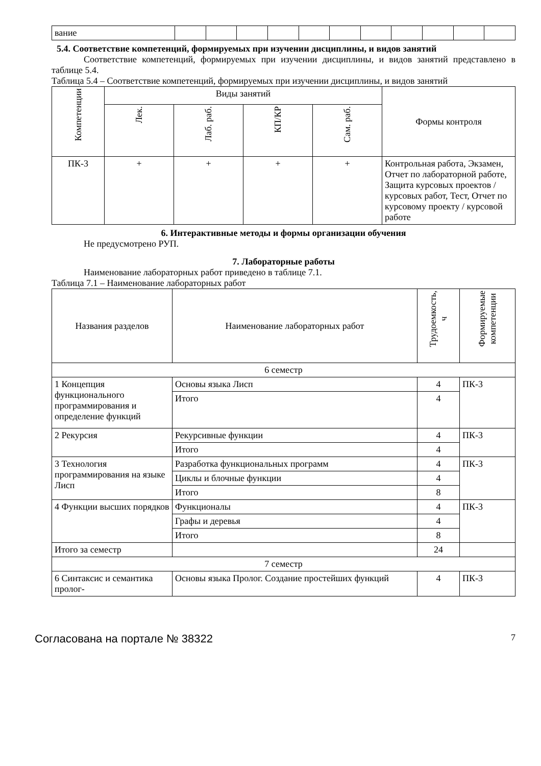| вание | | | | | | | | | | | |
5.4. Соответствие компетенций, формируемых при изучении дисциплины, и видов занятий
Соответствие компетенций, формируемых при изучении дисциплины, и видов занятий представлено в таблице 5.4.
Таблица 5.4 – Соответствие компетенций, формируемых при изучении дисциплины, и видов занятий
| Компетенции | Виды занятий | | | | Формы контроля |
| --- | --- | --- | --- | --- | --- |
| | Лек. | Лаб. раб. | КП/КР | Сам. раб. | |
| ПК-3 | + | + | + | + | Контрольная работа, Экзамен, Отчет по лабораторной работе, Защита курсовых проектов / курсовых работ, Тест, Отчет по курсовому проекту / курсовой работе |
6. Интерактивные методы и формы организации обучения
Не предусмотрено РУП.
7. Лабораторные работы
Наименование лабораторных работ приведено в таблице 7.1.
Таблица 7.1 – Наименование лабораторных работ
| Названия разделов | Наименование лабораторных работ | Трудоемкость, ч | Формируемые компетенции |
| --- | --- | --- | --- |
| 6 семестр | | | |
| 1 Концепция функционального программирования и определение функций | Основы языка Лисп | 4 | ПК-3 |
| | Итого | 4 | |
| 2 Рекурсия | Рекурсивные функции | 4 | ПК-3 |
| | Итого | 4 | |
| 3 Технология программирования на языке Лисп | Разработка функциональных программ | 4 | ПК-3 |
| | Циклы и блочные функции | 4 | |
| | Итого | 8 | |
| 4 Функции высших порядков | Функционалы | 4 | ПК-3 |
| | Графы и деревья | 4 | |
| | Итого | 8 | |
| Итого за семестр | | 24 | |
| 7 семестр | | | |
| 6 Синтаксис и семантика пролог- | Основы языка Пролог. Создание простейших функций | 4 | ПК-3 |
Согласована на портале № 38322 7